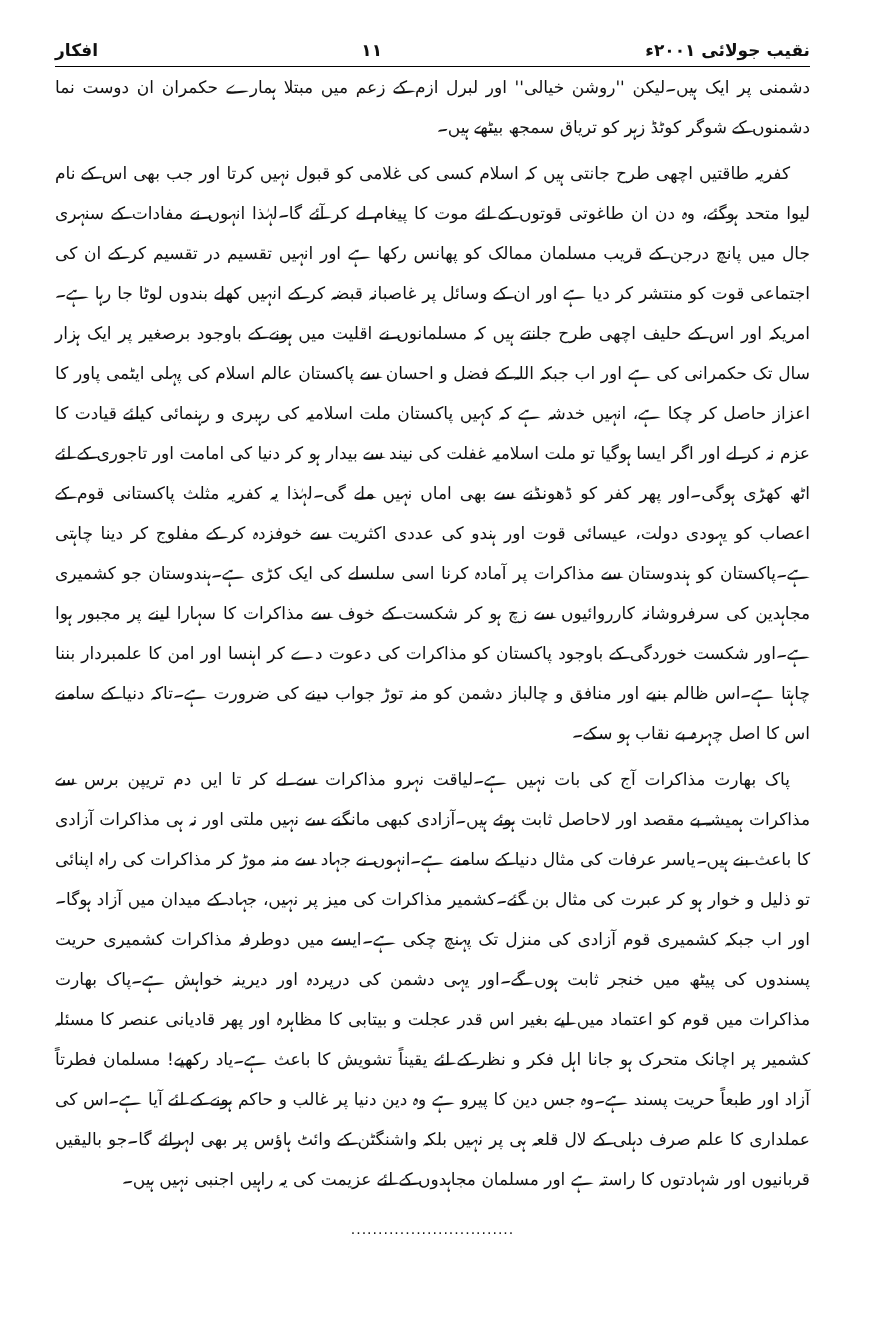نقیب جولائی ۲۰۰۱ء ۱۱ افکار
دشمنی پر ایک ہیں۔لیکن ''روشن خیالی'' اور لبرل ازم کے زعم میں مبتلا ہمارے حکمران ان دوست نما دشمنوں کے شوگر کوٹڈ زہر کو تریاق سمجھ بیٹھے ہیں۔
کفریہ طاقتیں اچھی طرح جانتی ہیں کہ اسلام کسی کی غلامی کو قبول نہیں کرتا اور جب بھی اس کے نام لیوا متحد ہوگئے، وہ دن ان طاغوتی قوتوں کے لئے موت کا پیغام لے کر آئے گا۔لہٰذا انہوں نے مفادات کے سنہری جال میں پانچ درجن کے قریب مسلمان ممالک کو پھانس رکھا ہے اور انہیں تقسیم در تقسیم کر کے ان کی اجتماعی قوت کو منتشر کر دیا ہے اور ان کے وسائل پر غاصبانہ قبضہ کر کے انہیں کھلے بندوں لوٹا جا رہا ہے۔امریکہ اور اس کے حلیف اچھی طرح جانتے ہیں کہ مسلمانوں نے اقلیت میں ہونے کے باوجود برصغیر پر ایک ہزار سال تک حکمرانی کی ہے اور اب جبکہ اللہ کے فضل و احسان سے پاکستان عالم اسلام کی پہلی ایٹمی پاور کا اعزاز حاصل کر چکا ہے، انہیں خدشہ ہے کہ کہیں پاکستان ملت اسلامیہ کی رہبری و رہنمائی کیلئے قیادت کا عزم نہ کر لے اور اگر ایسا ہوگیا تو ملت اسلامیہ غفلت کی نیند سے بیدار ہو کر دنیا کی امامت اور تاجوری کے لئے اٹھ کھڑی ہوگی۔اور پھر کفر کو ڈھونڈنے سے بھی اماں نہیں ملے گی۔لہٰذا یہ کفریہ مثلث پاکستانی قوم کے اعصاب کو یہودی دولت، عیسائی قوت اور ہندو کی عددی اکثریت سے خوفزدہ کر کے مفلوج کر دینا چاہتی ہے۔پاکستان کو ہندوستان سے مذاکرات پر آمادہ کرنا اسی سلسلے کی ایک کڑی ہے۔ہندوستان جو کشمیری مجاہدین کی سرفروشانہ کارروائیوں سے زچ ہو کر شکست کے خوف سے مذاکرات کا سہارا لینے پر مجبور ہوا ہے۔اور شکست خوردگی کے باوجود پاکستان کو مذاکرات کی دعوت دے کر اہنسا اور امن کا علمبردار بننا چاہتا ہے۔اس ظالم بنیے اور منافق و چالباز دشمن کو منہ توڑ جواب دینے کی ضرورت ہے۔تاکہ دنیا کے سامنے اس کا اصل چہرہ بے نقاب ہو سکے۔
پاک بھارت مذاکرات آج کی بات نہیں ہے۔لیاقت نہرو مذاکرات سے لے کر تا ایں دم تریپن برس سے مذاکرات ہمیشہ بے مقصد اور لاحاصل ثابت ہوئے ہیں۔آزادی کبھی مانگنے سے نہیں ملتی اور نہ ہی مذاکرات آزادی کا باعث بنے ہیں۔یاسر عرفات کی مثال دنیا کے سامنے ہے۔انہوں نے جہاد سے منہ موڑ کر مذاکرات کی راہ اپنائی تو ذلیل و خوار ہو کر عبرت کی مثال بن گئے۔کشمیر مذاکرات کی میز پر نہیں، جہاد کے میدان میں آزاد ہوگا۔اور اب جبکہ کشمیری قوم آزادی کی منزل تک پہنچ چکی ہے۔ایسے میں دوطرفہ مذاکرات کشمیری حریت پسندوں کی پیٹھ میں خنجر ثابت ہوں گے۔اور یہی دشمن کی درپردہ اور دیرینہ خواہش ہے۔پاک بھارت مذاکرات میں قوم کو اعتماد میں لیے بغیر اس قدر عجلت و بیتابی کا مظاہرہ اور پھر قادیانی عنصر کا مسئلہ کشمیر پر اچانک متحرک ہو جانا اہل فکر و نظر کے لئے یقیناً تشویش کا باعث ہے۔یاد رکھیے! مسلمان فطرتاً آزاد اور طبعاً حریت پسند ہے۔وہ جس دین کا پیرو ہے وہ دین دنیا پر غالب و حاکم ہونے کے لئے آیا ہے۔اس کی عملداری کا علم صرف دہلی کے لال قلعہ ہی پر نہیں بلکہ واشنگٹن کے وائٹ ہاؤس پر بھی لہرائے گا۔جو بالیقیں قربانیوں اور شہادتوں کا راستہ ہے اور مسلمان مجاہدوں کے لئے عزیمت کی یہ راہیں اجنبی نہیں ہیں۔
..............................